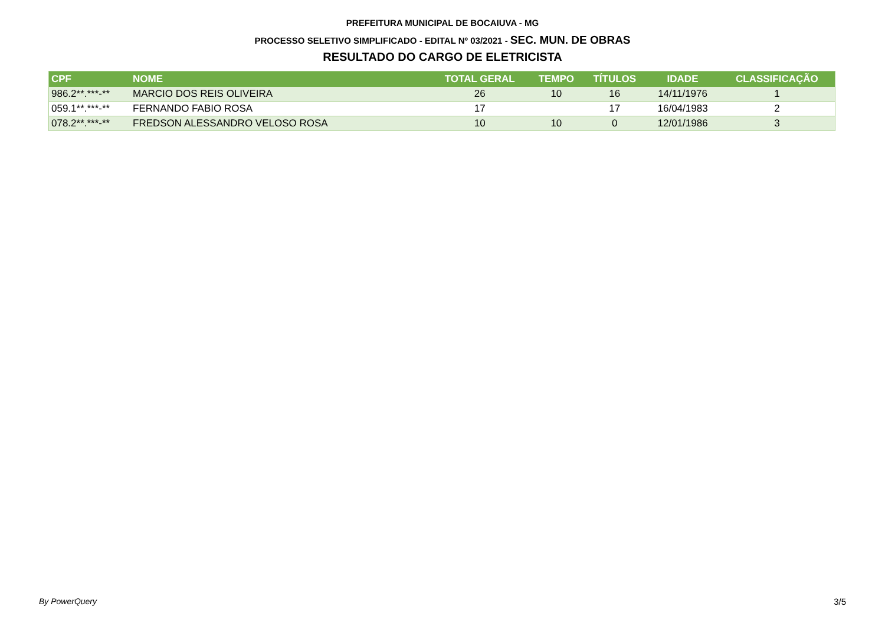PREFEITURA MUNICIPAL DE BOCAIUVA - MG
PROCESSO SELETIVO SIMPLIFICADO - EDITAL Nº 03/2021 - SEC. MUN. DE OBRAS
RESULTADO DO CARGO DE ELETRICISTA
| CPF | NOME | TOTAL GERAL | TEMPO | TÍTULOS | IDADE | CLASSIFICAÇÃO |
| --- | --- | --- | --- | --- | --- | --- |
| 986.2**.***-** | MARCIO DOS REIS OLIVEIRA | 26 | 10 | 16 | 14/11/1976 | 1 |
| 059.1**.***-** | FERNANDO FABIO ROSA | 17 | | 17 | 16/04/1983 | 2 |
| 078.2**.***-** | FREDSON ALESSANDRO VELOSO ROSA | 10 | 10 | 0 | 12/01/1986 | 3 |
By PowerQuery 3/5